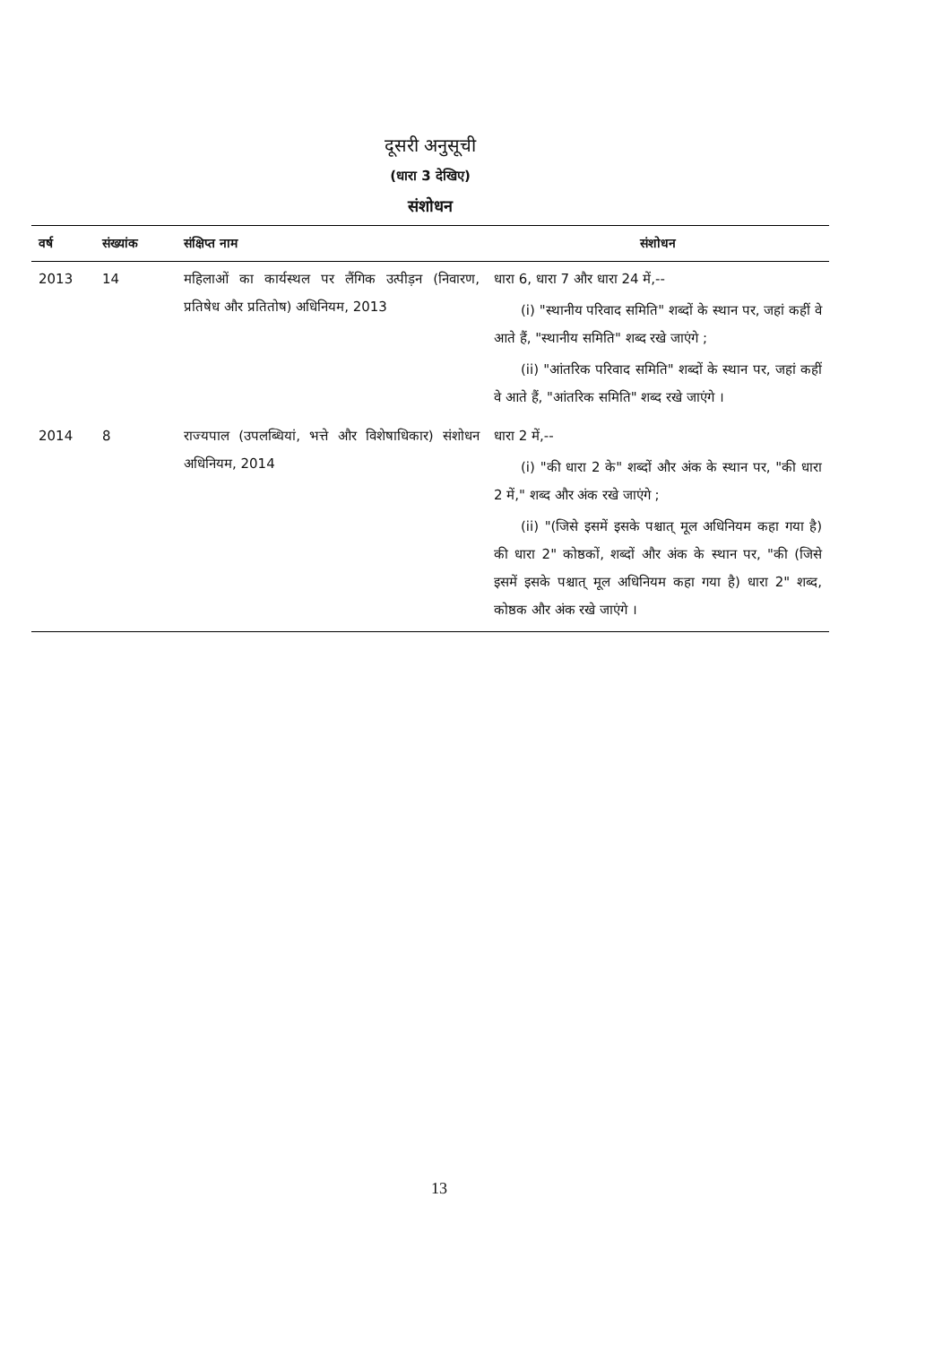दूसरी अनुसूची
(धारा 3 देखिए)
संशोधन
| वर्ष | संख्यांक | संक्षिप्त नाम | संशोधन |
| --- | --- | --- | --- |
| 2013 | 14 | महिलाओं का कार्यस्थल पर लैंगिक उत्पीड़न (निवारण, प्रतिषेध और प्रतितोष) अधिनियम, 2013 | धारा 6, धारा 7 और धारा 24 में,-- (i) "स्थानीय परिवाद समिति" शब्दों के स्थान पर, जहां कहीं वे आते हैं, "स्थानीय समिति" शब्द रखे जाएंगे ; (ii) "आंतरिक परिवाद समिति" शब्दों के स्थान पर, जहां कहीं वे आते हैं, "आंतरिक समिति" शब्द रखे जाएंगे । |
| 2014 | 8 | राज्यपाल (उपलब्धियां, भत्ते और विशेषाधिकार) संशोधन अधिनियम, 2014 | धारा 2 में,-- (i) "की धारा 2 के" शब्दों और अंक के स्थान पर, "की धारा 2 में," शब्द और अंक रखे जाएंगे ; (ii) "(जिसे इसमें इसके पश्चात् मूल अधिनियम कहा गया है) की धारा 2" कोष्ठकों, शब्दों और अंक के स्थान पर, "की (जिसे इसमें इसके पश्चात् मूल अधिनियम कहा गया है) धारा 2" शब्द, कोष्ठक और अंक रखे जाएंगे । |
13